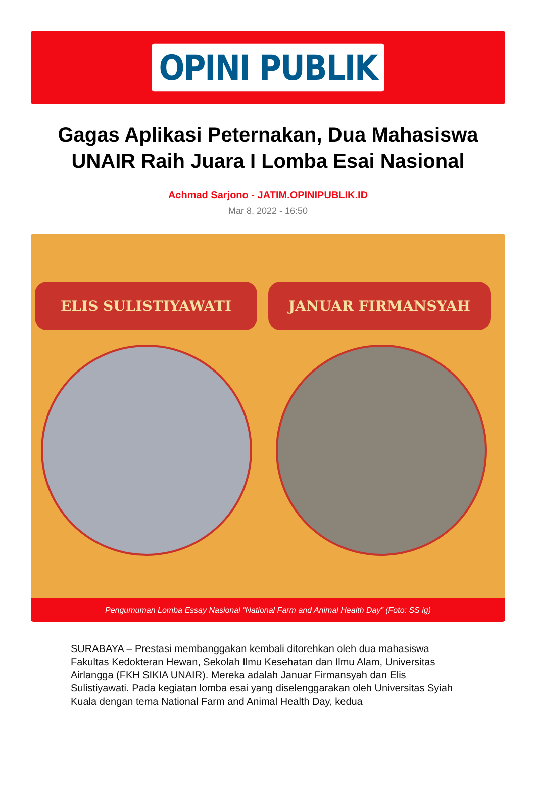OPINI PUBLIK
Gagas Aplikasi Peternakan, Dua Mahasiswa UNAIR Raih Juara I Lomba Esai Nasional
Achmad Sarjono - JATIM.OPINIPUBLIK.ID
Mar 8, 2022 - 16:50
ELIS SULISTIYAWATI JANUAR FIRMANSYAH
Pengumuman Lomba Essay Nasional “National Farm and Animal Health Day” (Foto: SS ig)
SURABAYA – Prestasi membanggakan kembali ditorehkan oleh dua mahasiswa Fakultas Kedokteran Hewan, Sekolah Ilmu Kesehatan dan Ilmu Alam, Universitas Airlangga (FKH SIKIA UNAIR). Mereka adalah Januar Firmansyah dan Elis Sulistiyawati. Pada kegiatan lomba esai yang diselenggarakan oleh Universitas Syiah Kuala dengan tema National Farm and Animal Health Day, kedua